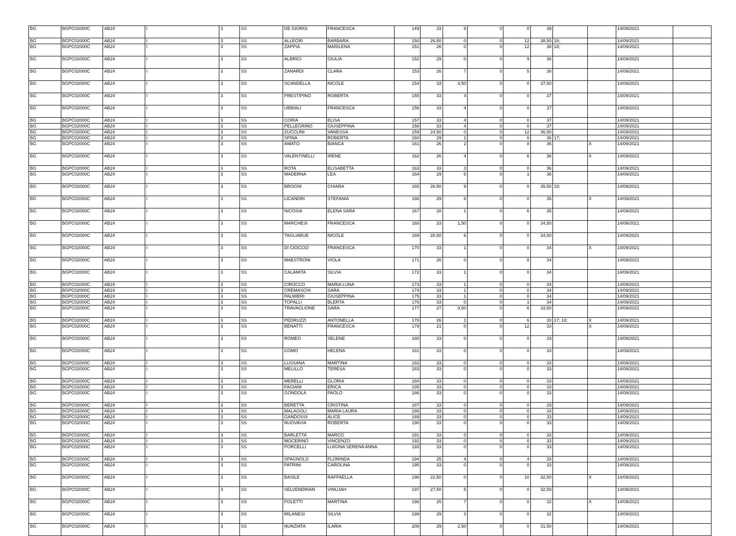| BG | BGPC02000C | AB24 | I | 3 | SS | DE GIORGI | FRANCESCA | 149 | 33 | 6 | 0 | 0 | 39 | | | 14/09/2021 | |
| BG | BGPC02000C | AB24 | I | 3 | SS | ALLEGRI | BARBARA | 150 | 26,50 | 0 | 0 | 12 | 38,50 | 18; | | 14/09/2021 | |
| BG | BGPC02000C | AB24 | I | 3 | SS | ZAPPIA | MARILENA | 151 | 26 | 0 | 0 | 12 | 38 | 18; | | 14/09/2021 | |
| BG | BGPC02000C | AB24 | I | 3 | SS | ALBRICI | GIULIA | 152 | 29 | 0 | 0 | 9 | 38 | | | 14/09/2021 | |
| BG | BGPC02000C | AB24 | I | 3 | SS | ZANARDI | CLARA | 153 | 26 | 7 | 0 | 5 | 38 | | | 14/09/2021 | |
| BG | BGPC02000C | AB24 | I | 3 | SS | SCANDELLA | NICOLE | 154 | 33 | 4,50 | 0 | 0 | 37,50 | | | 14/09/2021 | |
| BG | BGPC02000C | AB24 | I | 3 | SS | PRESTIPINO | ROBERTA | 155 | 33 | 4 | 0 | 0 | 37 | | | 14/09/2021 | |
| BG | BGPC02000C | AB24 | I | 3 | SS | UBBIALI | FRANCESCA | 156 | 33 | 4 | 0 | 0 | 37 | | | 14/09/2021 | |
| BG | BGPC02000C | AB24 | I | 3 | SS | CORIA | ELISA | 157 | 33 | 4 | 0 | 0 | 37 | | | 14/09/2021 | |
| BG | BGPC02000C | AB24 | I | 3 | SS | PELLEGRINO | GIUSEPPINA | 158 | 33 | 4 | 0 | 0 | 37 | | | 14/09/2021 | |
| BG | BGPC02000C | AB24 | I | 3 | SS | ZUCCLINI | VANESSA | 159 | 24,50 | 0 | 0 | 12 | 36,50 | | | 14/09/2021 | |
| BG | BGPC02000C | AB24 | I | 3 | SS | SPINA | ROBERTA | 160 | 29 | 1 | 0 | 6 | 36 | 17; | | 14/09/2021 | |
| BG | BGPC02000C | AB24 | I | 3 | SS | AMATO | BIANCA | 161 | 26 | 2 | 0 | 8 | 36 | | X | 14/09/2021 | |
| BG | BGPC02000C | AB24 | I | 3 | SS | VALENTINELLI | IRENE | 162 | 26 | 4 | 0 | 6 | 36 | | X | 14/09/2021 | |
| BG | BGPC02000C | AB24 | I | 3 | SS | ROTA | ELISABETTA | 163 | 33 | 3 | 0 | 0 | 36 | | | 14/09/2021 | |
| BG | BGPC02000C | AB24 | I | 3 | SS | MADERNA | LEA | 164 | 29 | 6 | 0 | 1 | 36 | | | 14/09/2021 | |
| BG | BGPC02000C | AB24 | I | 3 | SS | BROGNI | CHIARA | 165 | 26,50 | 9 | 0 | 0 | 35,50 | 18; | | 14/09/2021 | |
| BG | BGPC02000C | AB24 | I | 3 | SS | LICANDRI | STEFANIA | 166 | 29 | 6 | 0 | 0 | 35 | | X | 14/09/2021 | |
| BG | BGPC02000C | AB24 | I | 3 | SS | NICOSIA | ELENA SARA | 167 | 28 | 1 | 0 | 6 | 35 | | | 14/09/2021 | |
| BG | BGPC02000C | AB24 | I | 3 | SS | MARCHESI | FRANCESCA | 168 | 33 | 1,50 | 0 | 0 | 34,50 | | | 14/09/2021 | |
| BG | BGPC02000C | AB24 | I | 3 | SS | TAGLIABUE | NICOLE | 169 | 28,50 | 6 | 0 | 0 | 34,50 | | | 14/09/2021 | |
| BG | BGPC02000C | AB24 | I | 3 | SS | DI CIOCCIO | FRANCESCA | 170 | 33 | 1 | 0 | 0 | 34 | | X | 14/09/2021 | |
| BG | BGPC02000C | AB24 | I | 3 | SS | MAESTRONI | VIOLA | 171 | 26 | 0 | 0 | 8 | 34 | | | 14/09/2021 | |
| BG | BGPC02000C | AB24 | I | 3 | SS | CALAMITA | SILVIA | 172 | 33 | 1 | 0 | 0 | 34 | | | 14/09/2021 | |
| BG | BGPC02000C | AB24 | I | 3 | SS | CIROCCO | MARIA LUNA | 173 | 33 | 1 | 0 | 0 | 34 | | | 14/09/2021 | |
| BG | BGPC02000C | AB24 | I | 3 | SS | CREMASCHI | SARA | 174 | 33 | 1 | 0 | 0 | 34 | | | 14/09/2021 | |
| BG | BGPC02000C | AB24 | I | 3 | SS | PALMIERI | GIUSEPPINA | 175 | 33 | 1 | 0 | 0 | 34 | | | 14/09/2021 | |
| BG | BGPC02000C | AB24 | I | 3 | SS | TOPALLI | BLERTA | 176 | 33 | 0 | 0 | 1 | 34 | | | 14/09/2021 | |
| BG | BGPC02000C | AB24 | I | 3 | SS | TRAVAGLIONE | SARA | 177 | 27 | 0,50 | 0 | 6 | 33,50 | | | 14/09/2021 | |
| BG | BGPC02000C | AB24 | I | 3 | SS | PEDRUZZI | ANTONELLA | 178 | 26 | 1 | 0 | 6 | 33 | 17; 18; | X | 14/09/2021 | |
| BG | BGPC02000C | AB24 | I | 3 | SS | BENATTI | FRANCESCA | 179 | 21 | 0 | 0 | 12 | 33 | | X | 14/09/2021 | |
| BG | BGPC02000C | AB24 | I | 3 | SS | ROMEO | SELENE | 180 | 33 | 0 | 0 | 0 | 33 | | | 14/09/2021 | |
| BG | BGPC02000C | AB24 | I | 3 | SS | COMO | HELENA | 181 | 33 | 0 | 0 | 0 | 33 | | | 14/09/2021 | |
| BG | BGPC02000C | AB24 | I | 3 | SS | LUSSANA | MARTINA | 182 | 33 | 0 | 0 | 0 | 33 | | | 14/09/2021 | |
| BG | BGPC02000C | AB24 | I | 3 | SS | MELILLO | TERESA | 183 | 33 | 0 | 0 | 0 | 33 | | | 14/09/2021 | |
| BG | BGPC02000C | AB24 | I | 3 | SS | MERELLI | GLORIA | 184 | 33 | 0 | 0 | 0 | 33 | | | 14/09/2021 | |
| BG | BGPC02000C | AB24 | I | 3 | SS | FAGIANI | ERICA | 185 | 33 | 0 | 0 | 0 | 33 | | | 14/09/2021 | |
| BG | BGPC02000C | AB24 | I | 3 | SS | GONDOLA | PAOLO | 186 | 33 | 0 | 0 | 0 | 33 | | | 14/09/2021 | |
| BG | BGPC02000C | AB24 | I | 3 | SS | BERETTA | CRISTINA | 187 | 33 | 0 | 0 | 0 | 33 | | | 14/09/2021 | |
| BG | BGPC02000C | AB24 | I | 3 | SS | MALAGOLI | MARIA LAURA | 188 | 33 | 0 | 0 | 0 | 33 | | | 14/09/2021 | |
| BG | BGPC02000C | AB24 | I | 3 | SS | GANDOSSI | ALICE | 189 | 33 | 0 | 0 | 0 | 33 | | | 14/09/2021 | |
| BG | BGPC02000C | AB24 | I | 3 | SS | NUOVAVIA | ROBERTA | 190 | 33 | 0 | 0 | 0 | 33 | | | 14/09/2021 | |
| BG | BGPC02000C | AB24 | I | 3 | SS | BARLETTA | MARCO | 191 | 33 | 0 | 0 | 0 | 33 | | | 14/09/2021 | |
| BG | BGPC02000C | AB24 | I | 3 | SS | MOCERINO | VINCENZO | 192 | 33 | 0 | 0 | 0 | 33 | | | 14/09/2021 | |
| BG | BGPC02000C | AB24 | I | 3 | SS | PORCELLI | LUIGINA SERENA ANNA | 193 | 33 | 0 | 0 | 0 | 33 | | | 14/09/2021 | |
| BG | BGPC02000C | AB24 | I | 3 | SS | SPAGNOLO | FLORINDA | 194 | 25 | 4 | 0 | 4 | 33 | | | 14/09/2021 | |
| BG | BGPC02000C | AB24 | I | 3 | SS | PATRINI | CAROLINA | 195 | 33 | 0 | 0 | 0 | 33 | | | 14/09/2021 | |
| BG | BGPC02000C | AB24 | I | 3 | SS | BASILE | RAFFAELLA | 196 | 22,50 | 0 | 0 | 10 | 32,50 | | X | 14/09/2021 | |
| BG | BGPC02000C | AB24 | I | 3 | SS | SELVENDIRAN | VINUJAH | 197 | 27,50 | 5 | 0 | 0 | 32,50 | | | 14/09/2021 | |
| BG | BGPC02000C | AB24 | I | 3 | SS | POLETTI | MARTINA | 198 | 25 | 7 | 0 | 0 | 32 | | X | 14/09/2021 | |
| BG | BGPC02000C | AB24 | I | 3 | SS | MILANESI | SILVIA | 199 | 29 | 3 | 0 | 0 | 32 | | | 14/09/2021 | |
| BG | BGPC02000C | AB24 | I | 3 | SS | NUNZIATA | ILARIA | 200 | 29 | 2,50 | 0 | 0 | 31,50 | | | 14/09/2021 | |